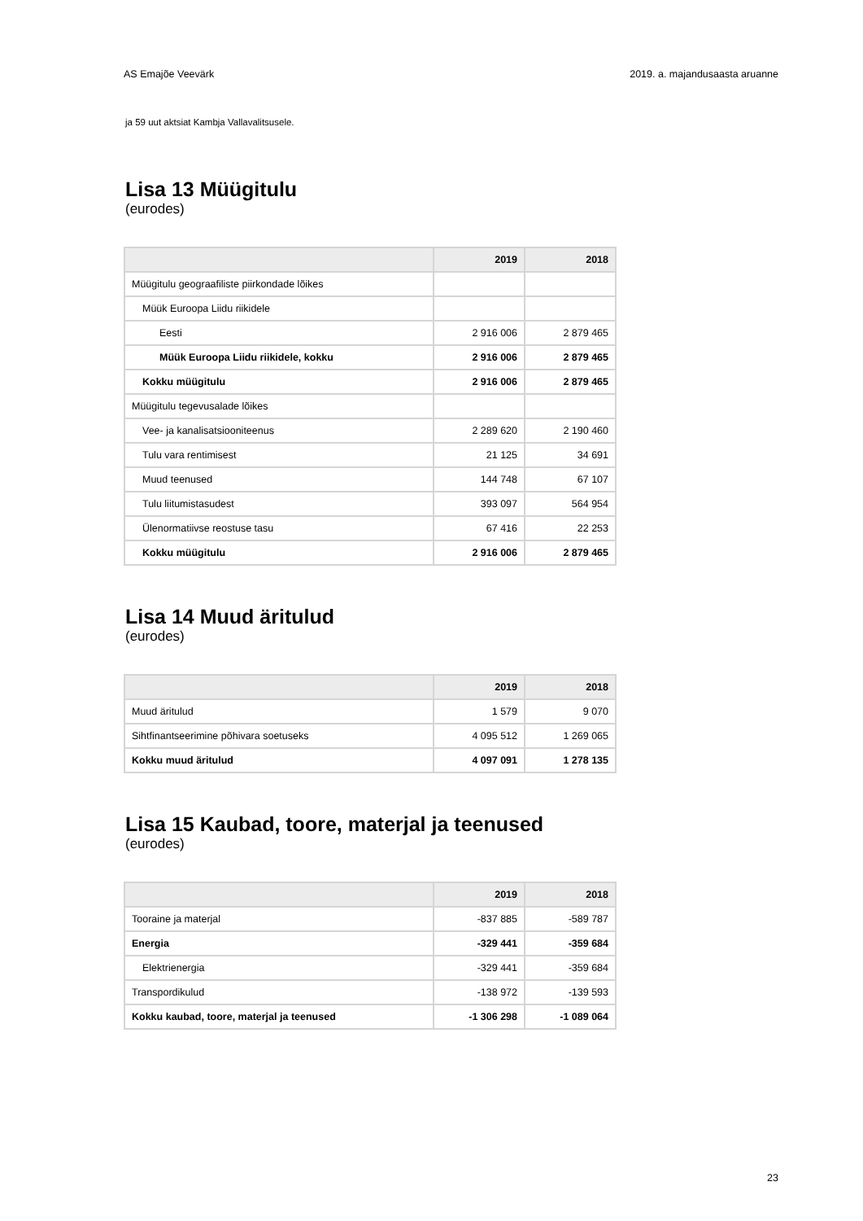AS Emajõe Veevärk 2019. a. majandusaasta aruanne
ja 59 uut aktsiat Kambja Vallavalitsusele.
Lisa 13 Müügitulu
(eurodes)
| | 2019 | 2018 |
| --- | --- | --- |
| Müügitulu geograafiliste piirkondade lõikes | | |
| Müük Euroopa Liidu riikidele | | |
| Eesti | 2 916 006 | 2 879 465 |
| Müük Euroopa Liidu riikidele, kokku | 2 916 006 | 2 879 465 |
| Kokku müügitulu | 2 916 006 | 2 879 465 |
| Müügitulu tegevusalade lõikes | | |
| Vee- ja kanalisatsiooniteenus | 2 289 620 | 2 190 460 |
| Tulu vara rentimisest | 21 125 | 34 691 |
| Muud teenused | 144 748 | 67 107 |
| Tulu liitumistasudest | 393 097 | 564 954 |
| Ülenormatiivse reostuse tasu | 67 416 | 22 253 |
| Kokku müügitulu | 2 916 006 | 2 879 465 |
Lisa 14 Muud äritulud
(eurodes)
| | 2019 | 2018 |
| --- | --- | --- |
| Muud äritulud | 1 579 | 9 070 |
| Sihtfinantseerimine põhivara soetuseks | 4 095 512 | 1 269 065 |
| Kokku muud äritulud | 4 097 091 | 1 278 135 |
Lisa 15 Kaubad, toore, materjal ja teenused
(eurodes)
| | 2019 | 2018 |
| --- | --- | --- |
| Tooraine ja materjal | -837 885 | -589 787 |
| Energia | -329 441 | -359 684 |
| Elektrienergia | -329 441 | -359 684 |
| Transpordikulud | -138 972 | -139 593 |
| Kokku kaubad, toore, materjal ja teenused | -1 306 298 | -1 089 064 |
23